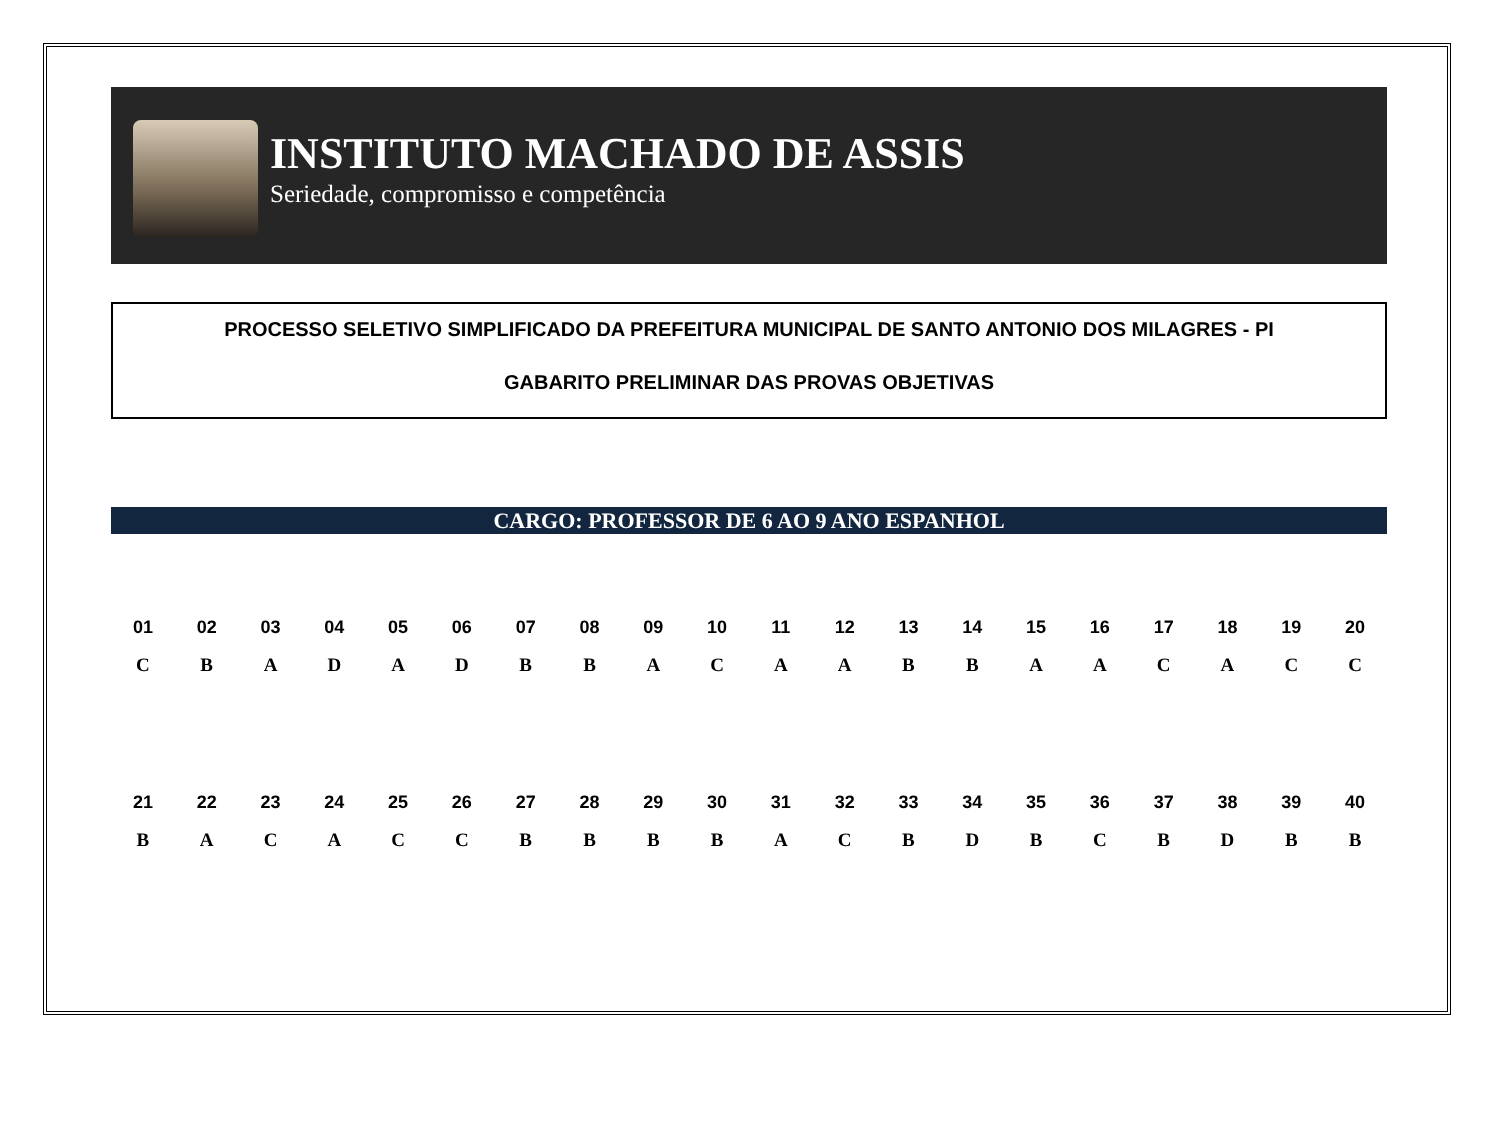INSTITUTO MACHADO DE ASSIS
Seriedade, compromisso e competência
PROCESSO SELETIVO SIMPLIFICADO DA PREFEITURA MUNICIPAL DE SANTO ANTONIO DOS MILAGRES - PI
GABARITO PRELIMINAR DAS PROVAS OBJETIVAS
CARGO: PROFESSOR DE 6 AO 9 ANO ESPANHOL
| 01 | 02 | 03 | 04 | 05 | 06 | 07 | 08 | 09 | 10 | 11 | 12 | 13 | 14 | 15 | 16 | 17 | 18 | 19 | 20 |
| --- | --- | --- | --- | --- | --- | --- | --- | --- | --- | --- | --- | --- | --- | --- | --- | --- | --- | --- | --- |
| C | B | A | D | A | D | B | B | A | C | A | A | B | B | A | A | C | A | C | C |
| 21 | 22 | 23 | 24 | 25 | 26 | 27 | 28 | 29 | 30 | 31 | 32 | 33 | 34 | 35 | 36 | 37 | 38 | 39 | 40 |
| --- | --- | --- | --- | --- | --- | --- | --- | --- | --- | --- | --- | --- | --- | --- | --- | --- | --- | --- | --- |
| B | A | C | A | C | C | B | B | B | B | A | C | B | D | B | C | B | D | B | B |